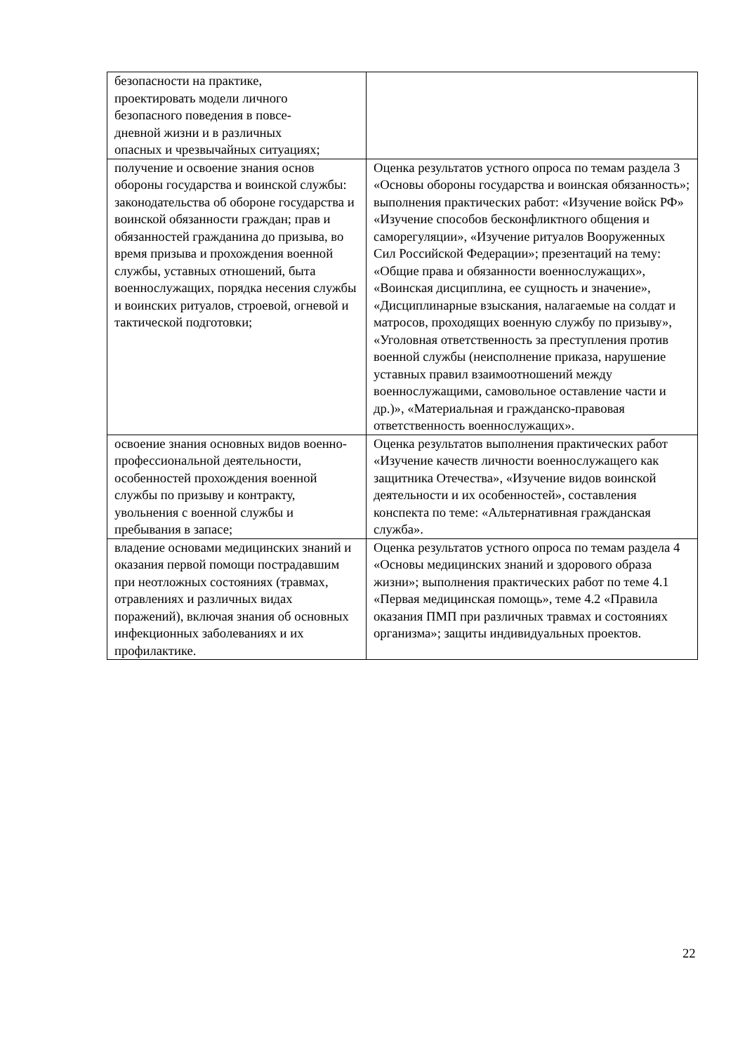| безопасности на практике, проектировать модели личного безопасного поведения в повсе- дневной жизни и в различных опасных и чрезвычайных ситуациях; | |
| получение и освоение знания основ обороны государства и воинской службы: законодательства об обороне государства и воинской обязанности граждан; прав и обязанностей гражданина до призыва, во время призыва и прохождения военной службы, уставных отношений, быта военнослужащих, порядка несения службы и воинских ритуалов, строевой, огневой и тактической подготовки; | Оценка результатов устного опроса по темам раздела 3 «Основы обороны государства и воинская обязанность»; выполнения практических работ: «Изучение войск РФ» «Изучение способов бесконфликтного общения и саморегуляции», «Изучение ритуалов Вооруженных Сил Российской Федерации»; презентаций на тему: «Общие права и обязанности военнослужащих», «Воинская дисциплина, ее сущность и значение», «Дисциплинарные взыскания, налагаемые на солдат и матросов, проходящих военную службу по призыву», «Уголовная ответственность за преступления против военной службы (неисполнение приказа, нарушение уставных правил взаимоотношений между военнослужащими, самовольное оставление части и др.)», «Материальная и гражданско-правовая ответственность военнослужащих». |
| освоение знания основных видов военно-профессиональной деятельности, особенностей прохождения военной службы по призыву и контракту, увольнения с военной службы и пребывания в запасе; | Оценка результатов выполнения практических работ «Изучение качеств личности военнослужащего как защитника Отечества», «Изучение видов воинской деятельности и их особенностей», составления конспекта по теме: «Альтернативная гражданская служба». |
| владение основами медицинских знаний и оказания первой помощи пострадавшим при неотложных состояниях (травмах, отравлениях и различных видах поражений), включая знания об основных инфекционных заболеваниях и их профилактике. | Оценка результатов устного опроса по темам раздела 4 «Основы медицинских знаний и здорового образа жизни»; выполнения практических работ по теме 4.1 «Первая медицинская помощь», теме 4.2 «Правила оказания ПМП при различных травмах и состояниях организма»; защиты индивидуальных проектов. |
22